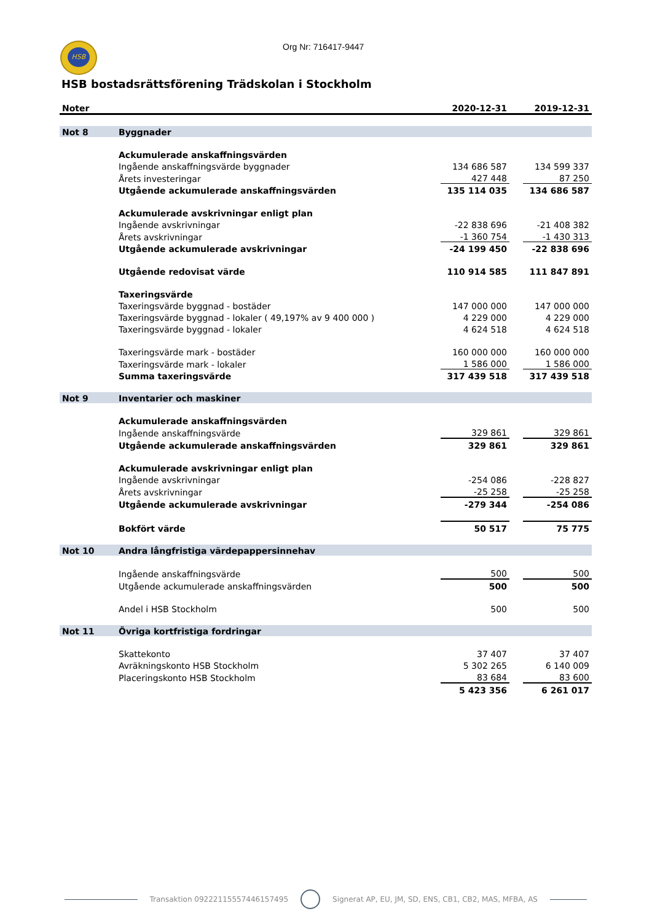HSB Org Nr: 716417-9447
HSB bostadsrättsförening Trädskolan i Stockholm
| Noter | | 2020-12-31 | | 2019-12-31 |
| --- | --- | --- | --- | --- |
| Not 8 | Byggnader | | | |
| | Ackumulerade anskaffningsvärden | | | |
| | Ingående anskaffningsvärde byggnader | 134 686 587 | | 134 599 337 |
| | Årets investeringar | 427 448 | | 87 250 |
| | Utgående ackumulerade anskaffningsvärden | 135 114 035 | | 134 686 587 |
| | Ackumulerade avskrivningar enligt plan | | | |
| | Ingående avskrivningar | -22 838 696 | | -21 408 382 |
| | Årets avskrivningar | -1 360 754 | | -1 430 313 |
| | Utgående ackumulerade avskrivningar | -24 199 450 | | -22 838 696 |
| | Utgående redovisat värde | 110 914 585 | | 111 847 891 |
| | Taxeringsvärde | | | |
| | Taxeringsvärde byggnad - bostäder | 147 000 000 | | 147 000 000 |
| | Taxeringsvärde byggnad - lokaler ( 49,197% av 9 400 000 ) | 4 229 000 | | 4 229 000 |
| | Taxeringsvärde byggnad - lokaler | 4 624 518 | | 4 624 518 |
| | Taxeringsvärde mark - bostäder | 160 000 000 | | 160 000 000 |
| | Taxeringsvärde mark - lokaler | 1 586 000 | | 1 586 000 |
| | Summa taxeringsvärde | 317 439 518 | | 317 439 518 |
| Not 9 | Inventarier och maskiner | | | |
| | Ackumulerade anskaffningsvärden | | | |
| | Ingående anskaffningsvärde | 329 861 | | 329 861 |
| | Utgående ackumulerade anskaffningsvärden | 329 861 | | 329 861 |
| | Ackumulerade avskrivningar enligt plan | | | |
| | Ingående avskrivningar | -254 086 | | -228 827 |
| | Årets avskrivningar | -25 258 | | -25 258 |
| | Utgående ackumulerade avskrivningar | -279 344 | | -254 086 |
| | Bokfört värde | 50 517 | | 75 775 |
| Not 10 | Andra långfristiga värdepappersinnehav | | | |
| | Ingående anskaffningsvärde | 500 | | 500 |
| | Utgående ackumulerade anskaffningsvärden | 500 | | 500 |
| | Andel i HSB Stockholm | 500 | | 500 |
| Not 11 | Övriga kortfristiga fordringar | | | |
| | Skattekonto | 37 407 | | 37 407 |
| | Avräkningskonto HSB Stockholm | 5 302 265 | | 6 140 009 |
| | Placeringskonto HSB Stockholm | 83 684 | | 83 600 |
| | | 5 423 356 | | 6 261 017 |
Transaktion 09222115557446157495
Signerat AP, EU, JM, SD, ENS, CB1, CB2, MAS, MFBA, AS